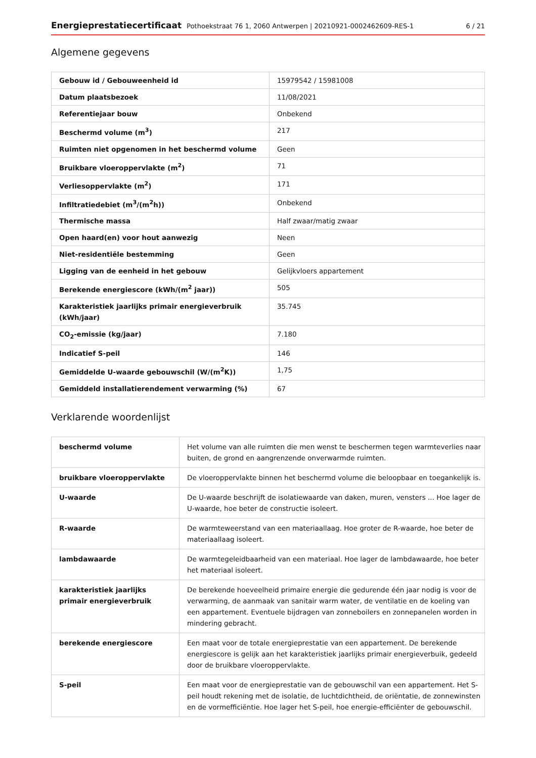Energieprestatiecertificaat Pothoekstraat 76 1, 2060 Antwerpen | 20210921-0002462609-RES-1 6 / 21
Algemene gegevens
| Gebouw id / Gebouweenheid id | 15979542 / 15981008 |
| Datum plaatsbezoek | 11/08/2021 |
| Referentiejaar bouw | Onbekend |
| Beschermd volume (m<sup>3</sup>) | 217 |
| Ruimten niet opgenomen in het beschermd volume | Geen |
| Bruikbare vloeroppervlakte (m<sup>2</sup>) | 71 |
| Verliesoppervlakte (m<sup>2</sup>) | 171 |
| Infiltratiedebiet (m<sup>3</sup>/(m<sup>2</sup>h)) | Onbekend |
| Thermische massa | Half zwaar/matig zwaar |
| Open haard(en) voor hout aanwezig | Neen |
| Niet-residentiële bestemming | Geen |
| Ligging van de eenheid in het gebouw | Gelijkvloers appartement |
| Berekende energiescore (kWh/(m<sup>2</sup> jaar)) | 505 |
| Karakteristiek jaarlijks primair energieverbruik (kWh/jaar) | 35.745 |
| CO<sub>2</sub>-emissie (kg/jaar) | 7.180 |
| Indicatief S-peil | 146 |
| Gemiddelde U-waarde gebouwschil (W/(m<sup>2</sup>K)) | 1,75 |
| Gemiddeld installatierendement verwarming (%) | 67 |
Verklarende woordenlijst
| beschermd volume | Het volume van alle ruimten die men wenst te beschermen tegen warmteverlies naar buiten, de grond en aangrenzende onverwarmde ruimten. |
| bruikbare vloeroppervlakte | De vloeroppervlakte binnen het beschermd volume die beloopbaar en toegankelijk is. |
| U-waarde | De U-waarde beschrijft de isolatiewaarde van daken, muren, vensters ... Hoe lager de U-waarde, hoe beter de constructie isoleert. |
| R-waarde | De warmteweerstand van een materiaallaag. Hoe groter de R-waarde, hoe beter de materiaallaag isoleert. |
| lambdawaarde | De warmtegeleidbaarheid van een materiaal. Hoe lager de lambdawaarde, hoe beter het materiaal isoleert. |
| karakteristiek jaarlijks primair energieverbruik | De berekende hoeveelheid primaire energie die gedurende één jaar nodig is voor de verwarming, de aanmaak van sanitair warm water, de ventilatie en de koeling van een appartement. Eventuele bijdragen van zonneboilers en zonnepanelen worden in mindering gebracht. |
| berekende energiescore | Een maat voor de totale energieprestatie van een appartement. De berekende energiescore is gelijk aan het karakteristiek jaarlijks primair energieverbuik, gedeeld door de bruikbare vloeroppervlakte. |
| S-peil | Een maat voor de energieprestatie van de gebouwschil van een appartement. Het S-peil houdt rekening met de isolatie, de luchtdichtheid, de oriëntatie, de zonnewinsten en de vormefficiëntie. Hoe lager het S-peil, hoe energie-efficiënter de gebouwschil. |